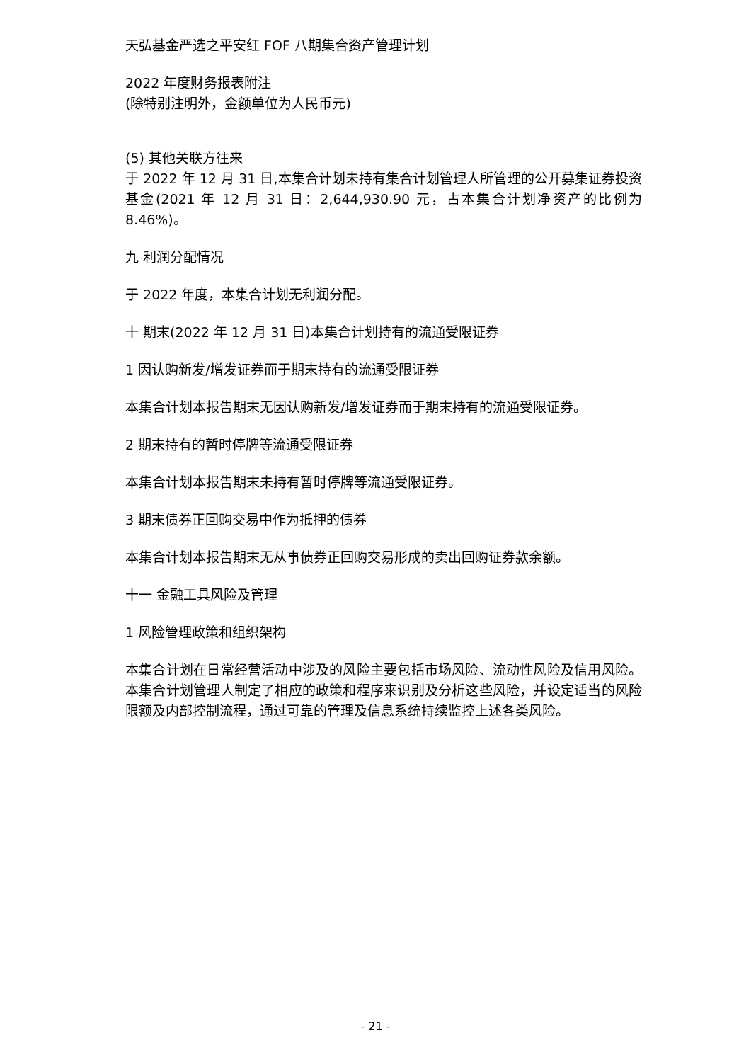天弘基金严选之平安红 FOF 八期集合资产管理计划
2022 年度财务报表附注
(除特别注明外，金额单位为人民币元)
(5) 其他关联方往来
于 2022 年 12 月 31 日,本集合计划未持有集合计划管理人所管理的公开募集证券投资基金(2021 年 12 月 31 日：2,644,930.90 元，占本集合计划净资产的比例为 8.46%)。
九 利润分配情况
于 2022 年度，本集合计划无利润分配。
十 期末(2022 年 12 月 31 日)本集合计划持有的流通受限证券
1 因认购新发/增发证券而于期末持有的流通受限证券
本集合计划本报告期末无因认购新发/增发证券而于期末持有的流通受限证券。
2 期末持有的暂时停牌等流通受限证券
本集合计划本报告期末未持有暂时停牌等流通受限证券。
3 期末债券正回购交易中作为抵押的债券
本集合计划本报告期末无从事债券正回购交易形成的卖出回购证券款余额。
十一 金融工具风险及管理
1 风险管理政策和组织架构
本集合计划在日常经营活动中涉及的风险主要包括市场风险、流动性风险及信用风险。本集合计划管理人制定了相应的政策和程序来识别及分析这些风险，并设定适当的风险限额及内部控制流程，通过可靠的管理及信息系统持续监控上述各类风险。
- 21 -